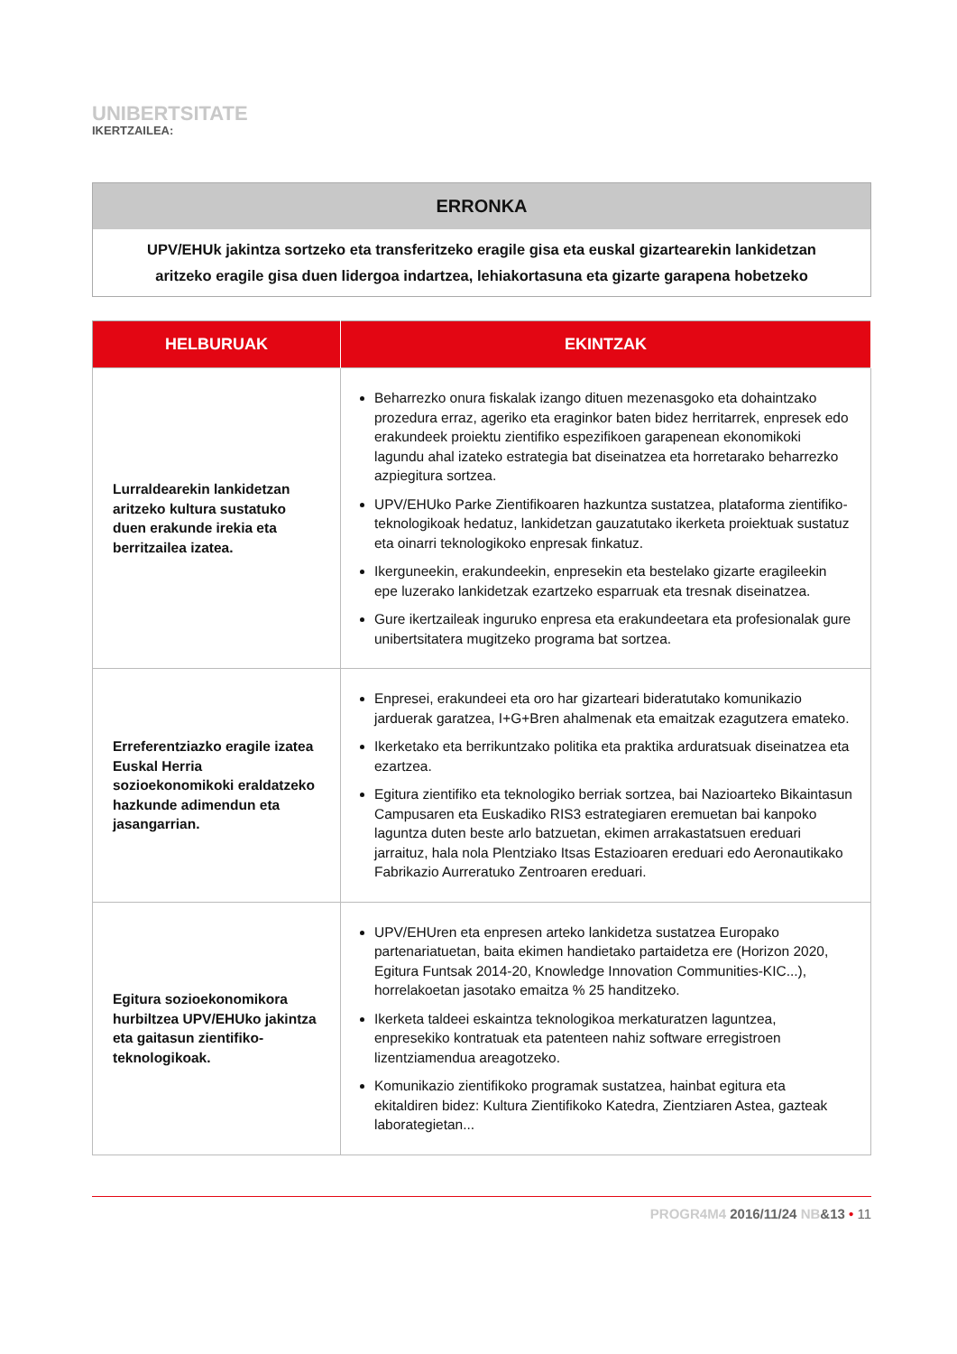UNIBERTSITATE
IKERTZAILEA:
| ERRONKA |
| --- |
| UPV/EHUk jakintza sortzeko eta transferitzeko eragile gisa eta euskal gizartearekin lankidetzan aritzeko eragile gisa duen lidergoa indartzea, lehiakortasuna eta gizarte garapena hobetzeko |
| HELBURUAK | EKINTZAK |
| --- | --- |
| Lurraldearekin lankidetzan aritzeko kultura sustatuko duen erakunde irekia eta berritzailea izatea. | Beharrezko onura fiskalak izango dituen mezenasgoko eta dohaintzako prozedura erraz, ageriko eta eraginkor baten bidez herritarrek, enpresek edo erakundeek proiektu zientifiko espezifikoen garapenean ekonomikoki lagundu ahal izateko estrategia bat diseinatzea eta horretarako beharrezko azpiegitura sortzea. UPV/EHUko Parke Zientifikoaren hazkuntza sustatzea, plataforma zientifiko-teknologikoak hedatuz, lankidetzan gauzatutako ikerketa proiektuak sustatuz eta oinarri teknologikoko enpresak finkatuz. Ikerguneekin, erakundeekin, enpresekin eta bestelako gizarte eragileekin epe luzerako lankidetzak ezartzeko esparruak eta tresnak diseinatzea. Gure ikertzaileak inguruko enpresa eta erakundeetara eta profesionalak gure unibertsitatera mugitzeko programa bat sortzea. |
| Erreferentziazko eragile izatea Euskal Herria sozioekonomikoki eraldatzeko hazkunde adimendun eta jasangarrian. | Enpresei, erakundeei eta oro har gizarteari bideratutako komunikazio jarduerak garatzea, I+G+Bren ahalmenak eta emaitzak ezagutzera emateko. Ikerketako eta berrikuntzako politika eta praktika arduratsuak diseinatzea eta ezartzea. Egitura zientifiko eta teknologiko berriak sortzea, bai Nazioarteko Bikaintasun Campusaren eta Euskadiko RIS3 estrategiaren eremuetan bai kanpoko laguntza duten beste arlo batzuetan, ekimen arrakastatsuen ereduari jarraituz, hala nola Plentziako Itsas Estazioaren ereduari edo Aeronautikako Fabrikazio Aurreratuko Zentroaren ereduari. |
| Egitura sozioekonomikora hurbiltzea UPV/EHUko jakintza eta gaitasun zientifiko-teknologikoak. | UPV/EHUren eta enpresen arteko lankidetza sustatzea Europako partenariatuetan, baita ekimen handietako partaidetza ere (Horizon 2020, Egitura Funtsak 2014-20, Knowledge Innovation Communities-KIC...), horrelakoetan jasotako emaitza % 25 handitzeko. Ikerketa taldeei eskaintza teknologikoa merkaturatzen laguntzea, enpresekiko kontratuak eta patenteen nahiz software erregistroen lizentziamendua areagotzeko. Komunikazio zientifikoko programak sustatzea, hainbat egitura eta ekitaldiren bidez: Kultura Zientifikoko Katedra, Zientziaren Astea, gazteak laborategietan... |
PROGR4M4 2016/11/24 NB&13 • 11